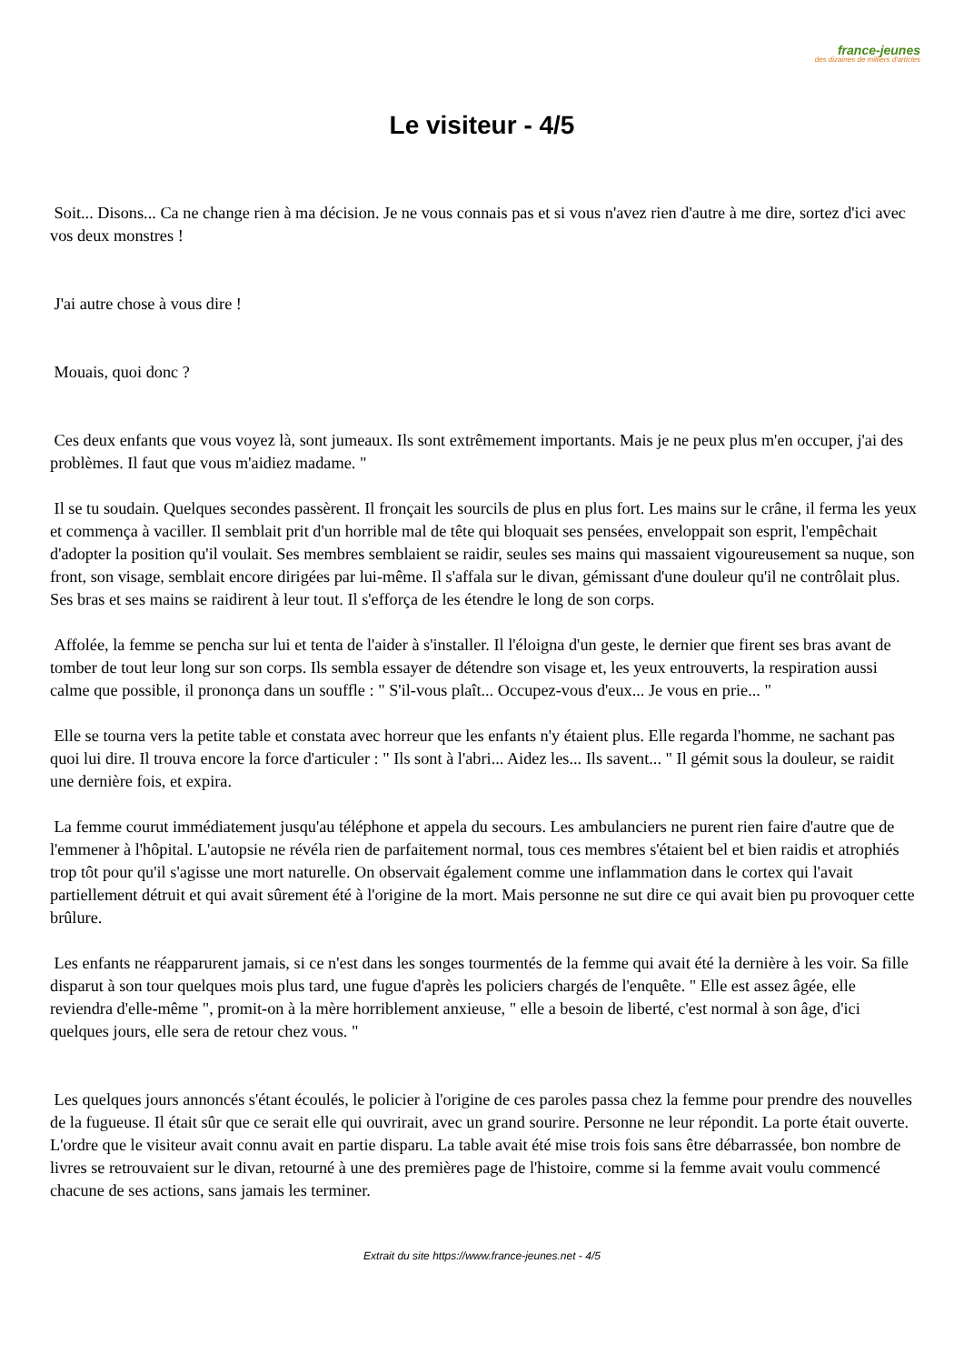france-jeunes
des dizaines de milliers d'articles
Le visiteur - 4/5
Soit... Disons... Ca ne change rien à ma décision. Je ne vous connais pas et si vous n'avez rien d'autre à me dire, sortez d'ici avec vos deux monstres !
J'ai autre chose à vous dire !
Mouais, quoi donc ?
Ces deux enfants que vous voyez là, sont jumeaux. Ils sont extrêmement importants. Mais je ne peux plus m'en occuper, j'ai des problèmes. Il faut que vous m'aidiez madame. "
Il se tu soudain. Quelques secondes passèrent. Il fronçait les sourcils de plus en plus fort. Les mains sur le crâne, il ferma les yeux et commença à vaciller. Il semblait prit d'un horrible mal de tête qui bloquait ses pensées, enveloppait son esprit, l'empêchait d'adopter la position qu'il voulait. Ses membres semblaient se raidir, seules ses mains qui massaient vigoureusement sa nuque, son front, son visage, semblait encore dirigées par lui-même. Il s'affala sur le divan, gémissant d'une douleur qu'il ne contrôlait plus. Ses bras et ses mains se raidirent à leur tout. Il s'efforça de les étendre le long de son corps.
Affolée, la femme se pencha sur lui et tenta de l'aider à s'installer. Il l'éloigna d'un geste, le dernier que firent ses bras avant de tomber de tout leur long sur son corps. Ils sembla essayer de détendre son visage et, les yeux entrouverts, la respiration aussi calme que possible, il prononça dans un souffle : " S'il-vous plaît... Occupez-vous d'eux... Je vous en prie... "
Elle se tourna vers la petite table et constata avec horreur que les enfants n'y étaient plus. Elle regarda l'homme, ne sachant pas quoi lui dire. Il trouva encore la force d'articuler : " Ils sont à l'abri... Aidez les... Ils savent... " Il gémit sous la douleur, se raidit une dernière fois, et expira.
La femme courut immédiatement jusqu'au téléphone et appela du secours. Les ambulanciers ne purent rien faire d'autre que de l'emmener à l'hôpital. L'autopsie ne révéla rien de parfaitement normal, tous ces membres s'étaient bel et bien raidis et atrophiés trop tôt pour qu'il s'agisse une mort naturelle. On observait également comme une inflammation dans le cortex qui l'avait partiellement détruit et qui avait sûrement été à l'origine de la mort. Mais personne ne sut dire ce qui avait bien pu provoquer cette brûlure.
Les enfants ne réapparurent jamais, si ce n'est dans les songes tourmentés de la femme qui avait été la dernière à les voir. Sa fille disparut à son tour quelques mois plus tard, une fugue d'après les policiers chargés de l'enquête. " Elle est assez âgée, elle reviendra d'elle-même ", promit-on à la mère horriblement anxieuse, " elle a besoin de liberté, c'est normal à son âge, d'ici quelques jours, elle sera de retour chez vous. "
Les quelques jours annoncés s'étant écoulés, le policier à l'origine de ces paroles passa chez la femme pour prendre des nouvelles de la fugueuse. Il était sûr que ce serait elle qui ouvrirait, avec un grand sourire. Personne ne leur répondit. La porte était ouverte. L'ordre que le visiteur avait connu avait en partie disparu. La table avait été mise trois fois sans être débarrassée, bon nombre de livres se retrouvaient sur le divan, retourné à une des premières page de l'histoire, comme si la femme avait voulu commencé chacune de ses actions, sans jamais les terminer.
Extrait du site https://www.france-jeunes.net - 4/5